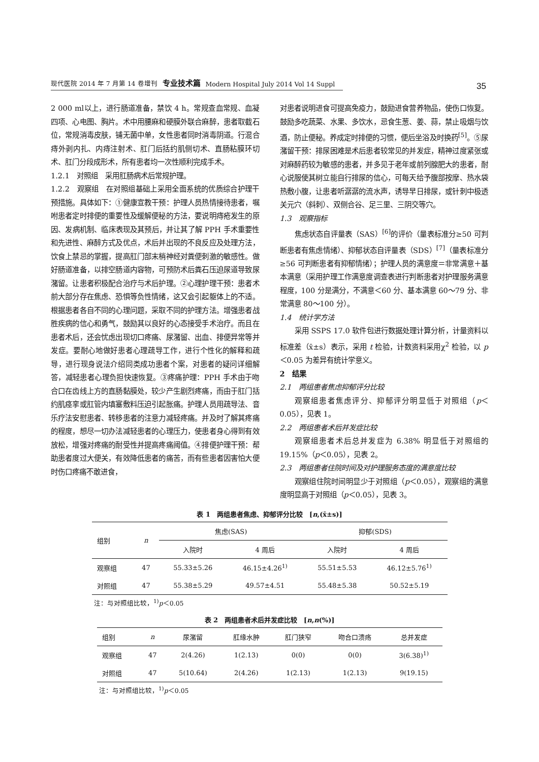现代医院 2014 年 7 月第 14 卷增刊 专业技术篇 Modern Hospital July 2014 Vol 14 Suppl
35
2 000 ml以上，进行肠道准备，禁饮 4 h。常规查血常规、血凝四项、心电图、胸片。术中用腰麻和硬膜外联合麻醉，患者取截石位，常规消毒皮肤，铺无菌中单，女性患者同时消毒阴道。行混合痔外剥内扎、内痔注射术、肛门后括约肌侧切术、直肠粘膜环切术、肛门分段成形术，所有患者均一次性顺利完成手术。
1.2.1　对照组　采用肛肠病术后常规护理。
1.2.2　观察组　在对照组基础上采用全面系统的优质综合护理干预措施。具体如下：①健康宣教干预：护理人员热情接待患者，嘱咐患者定时排便的重要性及缓解便秘的方法，要说明痔疮发生的原因、发病机制、临床表现及其预后，并让其了解 PPH 手术重要性和先进性、麻醉方式及优点，术后并出现的不良反应及处理方法，饮食上禁忌的掌握，提高肛门部末梢神经对粪便刺激的敏感性。做好肠道准备，以排空肠道内容物，可预防术后粪石压迫尿道导致尿潴留。让患者积极配合治疗与术后护理。②心理护理干预：患者术前大部分存在焦虑、恐惧等负性情绪，这又会引起躯体上的不适。根据患者各自不同的心理问题，采取不同的护理方法。增强患者战胜疾病的信心和勇气，鼓励其以良好的心态接受手术治疗。而且在患者术后，还会忧虑出现切口疼痛、尿潴留、出血、排便异常等并发症。要耐心地做好患者心理疏导工作，进行个性化的解释和疏导，进行现身说法介绍同类成功患者个案，对患者的疑问详细解答，减轻患者心理负担快速恢复。③疼痛护理：PPH 手术由于吻合口在齿线上方的直肠黏膜处，较少产生剧烈疼痛，而由于肛门括约肌痉挛或肛管内填塞敷料压迫引起胀痛。护理人员用疏导法、音乐疗法安慰患者、转移患者的注意力减轻疼痛。并及时了解其疼痛的程度，想尽一切办法减轻患者的心理压力，使患者身心得到有效放松，增强对疼痛的耐受性并提高疼痛阈值。④排便护理干预：帮助患者度过大便关，有效降低患者的痛苦，而有些患者因害怕大便时伤口疼痛不敢进食，
对患者说明进食可提高免疫力，鼓励进食营养物品，使伤口恢复。鼓励多吃蔬菜、水果、多饮水，忌食生葱、姜、蒜，禁止吸烟与饮酒，防止便秘。养成定时排便的习惯，便后坐浴及时换药<sup>[5]</sup>。⑤尿潴留干预：排尿困难是术后患者较常见的并发症，精神过度紧张或对麻醉药较为敏感的患者，并多见于老年或前列腺肥大的患者，耐心说服使其树立能自行排尿的信心，可每天给予腹部按摩、热水袋热敷小腹，让患者听潺潺的流水声，诱导早日排尿，或针刺中极透关元穴（斜刺）、双侧合谷、足三里、三阴交等穴。
1.3　观察指标
焦虑状态自评量表（SAS）<sup>[6]</sup>的评价（量表标准分≥50 可判断患者有焦虑情绪）、抑郁状态自评量表（SDS）<sup>[7]</sup>（量表标准分≥56 可判断患者有抑郁情绪）；护理人员的满意度＝非常满意＋基本满意（采用护理工作满意度调查表进行判断患者对护理服务满意程度，100 分是满分，不满意＜60 分、基本满意 60～79 分、非常满意 80～100 分）。
1.4　统计学方法
采用 SSPS 17.0 软件包进行数据处理计算分析，计量资料以标准差（x̄±s）表示，采用 t 检验，计数资料采用χ<sup>2</sup> 检验，以 p＜0.05 为差异有统计学意义。
2　结果
2.1　两组患者焦虑抑郁评分比较
观察组患者焦虑评分、抑郁评分明显低于对照组（p＜0.05），见表 1。
2.2　两组患者术后并发症比较
观察组患者术后总并发症为 6.38% 明显低于对照组的 19.15%（p＜0.05），见表 2。
2.3　两组患者住院时间及对护理服务态度的满意度比较
观察组住院时间明显少于对照组（p＜0.05），观察组的满意度明显高于对照组（p＜0.05），见表 3。
表 1　两组患者焦虑、抑郁评分比较　[n,(x̄±s)]
| 组别 | n | 焦虑(SAS) | | 抑郁(SDS) | |
| --- | --- | --- | --- | --- | --- |
| | | 入院时 | 4 周后 | 入院时 | 4 周后 |
| 观察组 | 47 | 55.33±5.26 | 46.15±4.26<sup>1)</sup> | 55.51±5.53 | 46.12±5.76<sup>1)</sup> |
| 对照组 | 47 | 55.38±5.29 | 49.57±4.51 | 55.48±5.38 | 50.52±5.19 |
注：与对照组比较，<sup>1)</sup>p＜0.05
表 2　两组患者术后并发症比较　[n,n(%)]
| 组别 | n | 尿潴留 | 肛缘水肿 | 肛门狭窄 | 吻合口溃疡 | 总并发症 |
| --- | --- | --- | --- | --- | --- | --- |
| 观察组 | 47 | 2(4.26) | 1(2.13) | 0(0) | 0(0) | 3(6.38)<sup>1)</sup> |
| 对照组 | 47 | 5(10.64) | 2(4.26) | 1(2.13) | 1(2.13) | 9(19.15) |
注：与对照组比较，<sup>1)</sup>p＜0.05